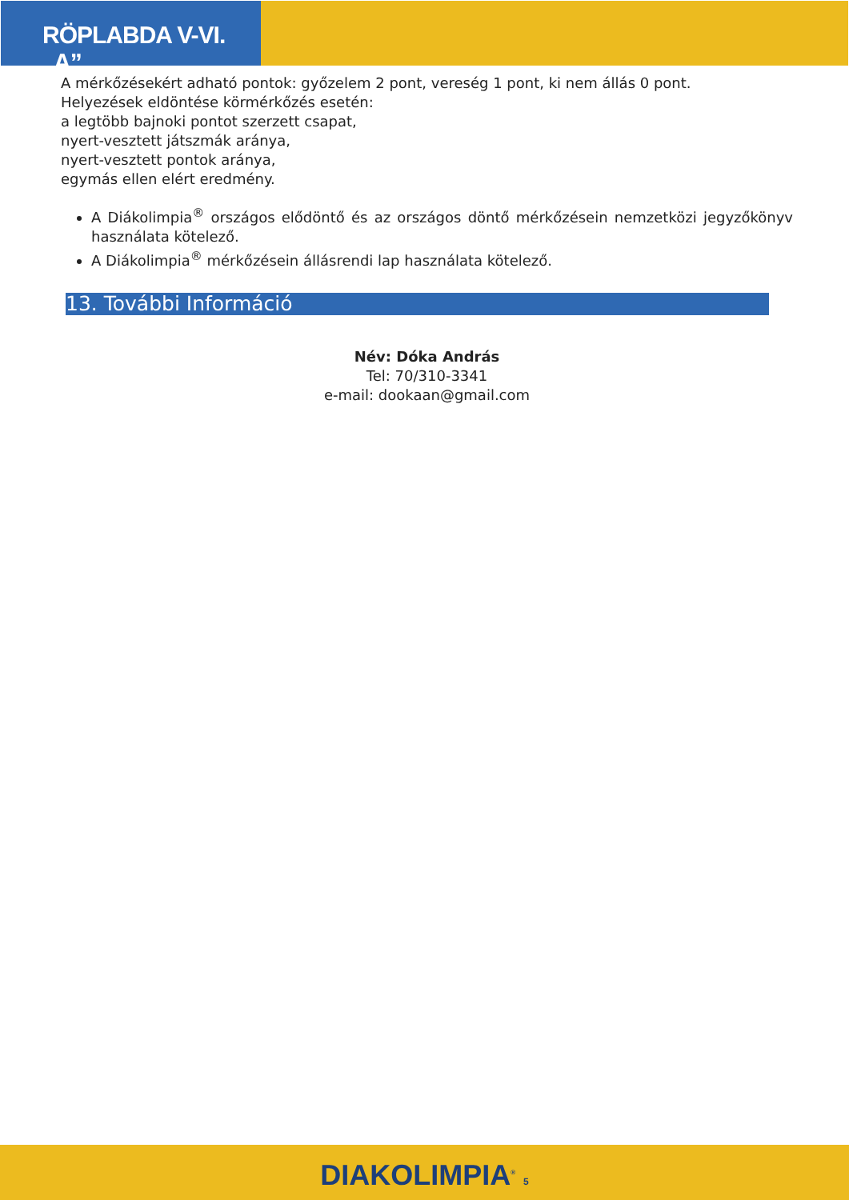RÖPLABDA V-VI. „A”
A mérkőzésekért adható pontok: győzelem 2 pont, vereség 1 pont, ki nem állás 0 pont.
Helyezések eldöntése körmérkőzés esetén:
a legtöbb bajnoki pontot szerzett csapat,
nyert-vesztett játszmák aránya,
nyert-vesztett pontok aránya,
egymás ellen elért eredmény.
A Diákolimpia<sup>®</sup> országos elődöntő és az országos döntő mérkőzésein nemzetközi jegyzőkönyv használata kötelező.
A Diákolimpia<sup>®</sup> mérkőzésein állásrendi lap használata kötelező.
13. További Információ
Név: Dóka András
Tel: 70/310-3341
e-mail: dookaan@gmail.com
DIAKOLIMPIA<sup>®</sup> 5